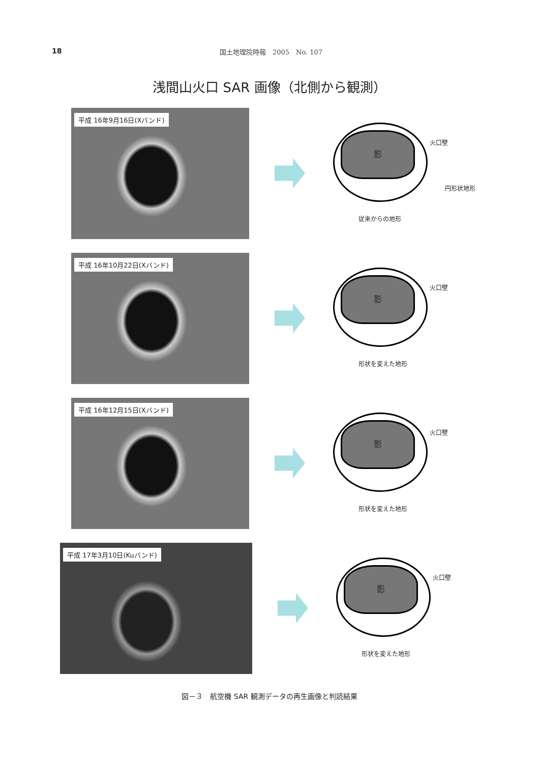18 国土地理院時報　2005　No. 107
浅間山火口 SAR 画像（北側から観測）
平成 16年9月16日(Xバンド)
影
火口壁
円形状地形
従来からの地形
平成 16年10月22日(Xバンド)
影
火口壁
形状を変えた地形
平成 16年12月15日(Xバンド)
影
火口壁
形状を変えた地形
平成 17年3月10日(Kuバンド)
影
火口壁
形状を変えた地形
図－３　航空機 SAR 観測データの再生画像と判読結果